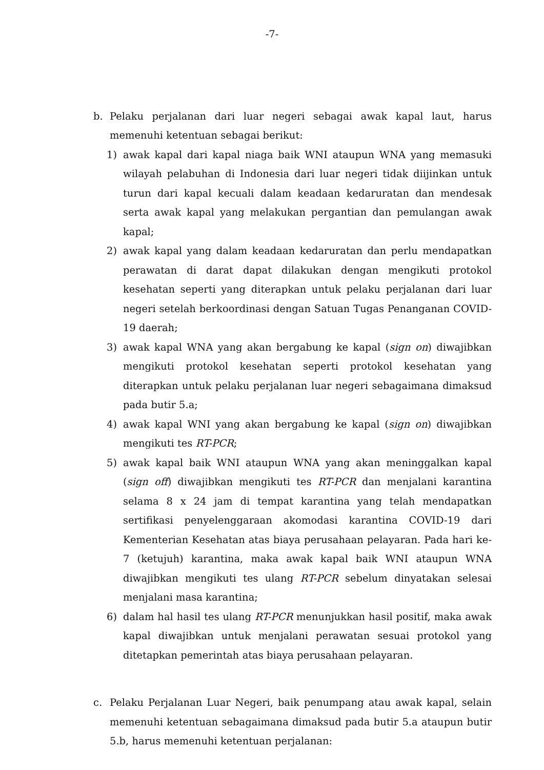-7-
b. Pelaku perjalanan dari luar negeri sebagai awak kapal laut, harus memenuhi ketentuan sebagai berikut:
1) awak kapal dari kapal niaga baik WNI ataupun WNA yang memasuki wilayah pelabuhan di Indonesia dari luar negeri tidak diijinkan untuk turun dari kapal kecuali dalam keadaan kedaruratan dan mendesak serta awak kapal yang melakukan pergantian dan pemulangan awak kapal;
2) awak kapal yang dalam keadaan kedaruratan dan perlu mendapatkan perawatan di darat dapat dilakukan dengan mengikuti protokol kesehatan seperti yang diterapkan untuk pelaku perjalanan dari luar negeri setelah berkoordinasi dengan Satuan Tugas Penanganan COVID-19 daerah;
3) awak kapal WNA yang akan bergabung ke kapal (sign on) diwajibkan mengikuti protokol kesehatan seperti protokol kesehatan yang diterapkan untuk pelaku perjalanan luar negeri sebagaimana dimaksud pada butir 5.a;
4) awak kapal WNI yang akan bergabung ke kapal (sign on) diwajibkan mengikuti tes RT-PCR;
5) awak kapal baik WNI ataupun WNA yang akan meninggalkan kapal (sign off) diwajibkan mengikuti tes RT-PCR dan menjalani karantina selama 8 x 24 jam di tempat karantina yang telah mendapatkan sertifikasi penyelenggaraan akomodasi karantina COVID-19 dari Kementerian Kesehatan atas biaya perusahaan pelayaran. Pada hari ke-7 (ketujuh) karantina, maka awak kapal baik WNI ataupun WNA diwajibkan mengikuti tes ulang RT-PCR sebelum dinyatakan selesai menjalani masa karantina;
6) dalam hal hasil tes ulang RT-PCR menunjukkan hasil positif, maka awak kapal diwajibkan untuk menjalani perawatan sesuai protokol yang ditetapkan pemerintah atas biaya perusahaan pelayaran.
c. Pelaku Perjalanan Luar Negeri, baik penumpang atau awak kapal, selain memenuhi ketentuan sebagaimana dimaksud pada butir 5.a ataupun butir 5.b, harus memenuhi ketentuan perjalanan: